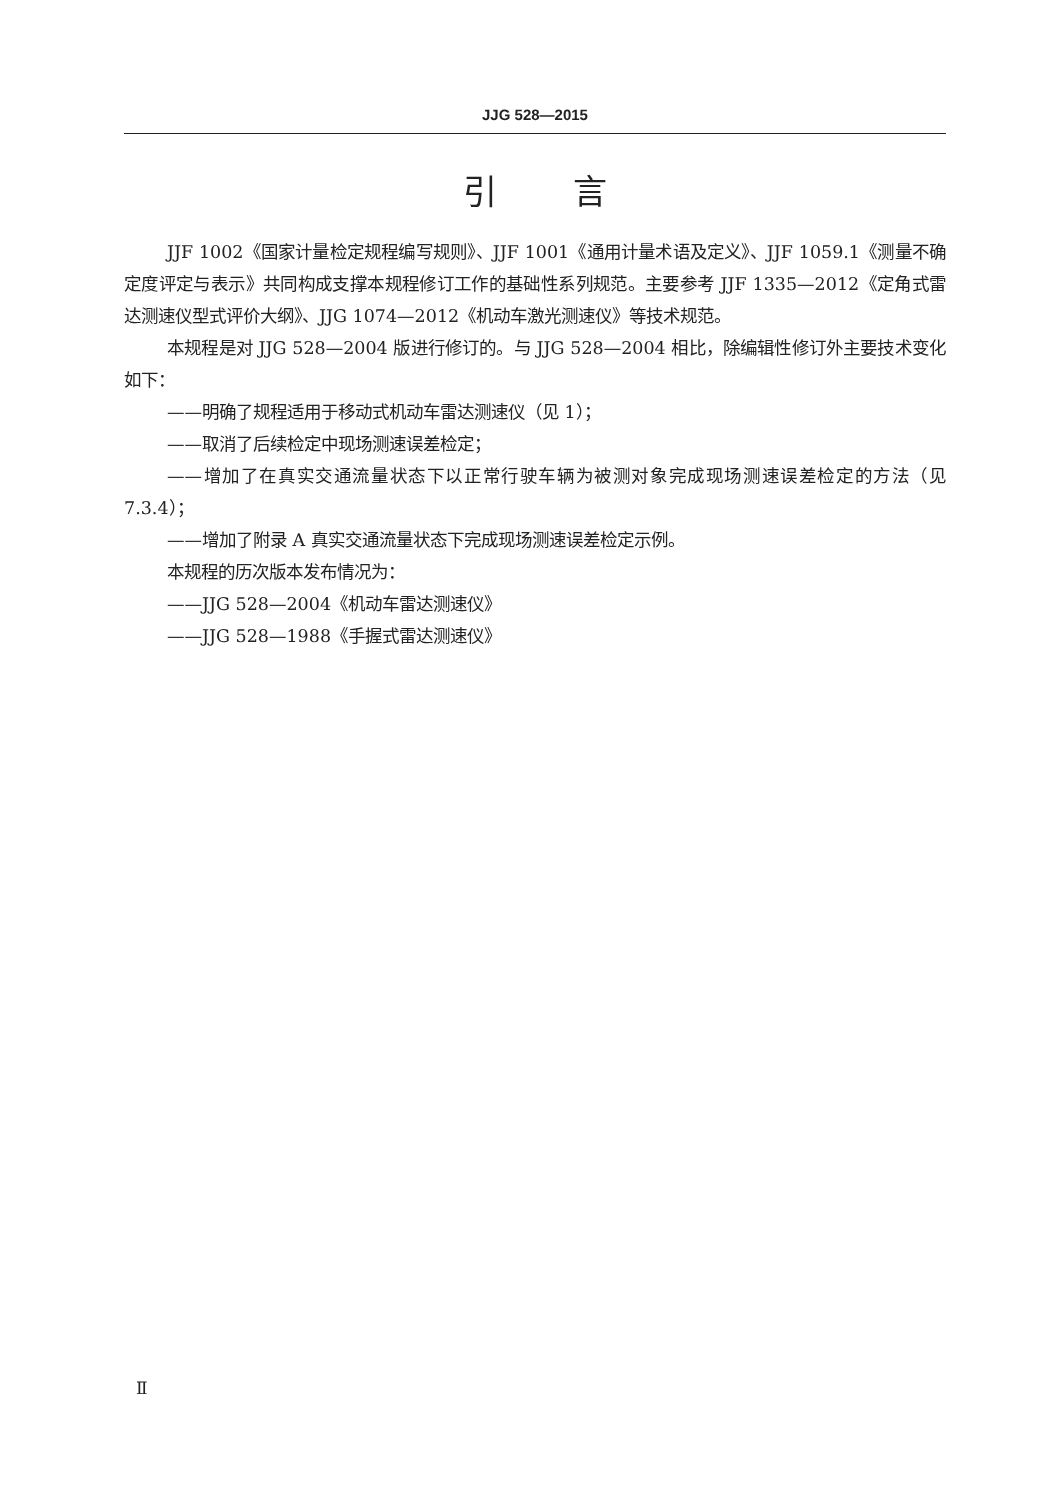JJG 528—2015
引 言
JJF 1002《国家计量检定规程编写规则》、JJF 1001《通用计量术语及定义》、JJF 1059.1《测量不确定度评定与表示》共同构成支撑本规程修订工作的基础性系列规范。主要参考 JJF 1335—2012《定角式雷达测速仪型式评价大纲》、JJG 1074—2012《机动车激光测速仪》等技术规范。
本规程是对 JJG 528—2004 版进行修订的。与 JJG 528—2004 相比，除编辑性修订外主要技术变化如下：
——明确了规程适用于移动式机动车雷达测速仪（见 1）；
——取消了后续检定中现场测速误差检定；
——增加了在真实交通流量状态下以正常行驶车辆为被测对象完成现场测速误差检定的方法（见 7.3.4）；
——增加了附录 A 真实交通流量状态下完成现场测速误差检定示例。
本规程的历次版本发布情况为：
——JJG 528—2004《机动车雷达测速仪》
——JJG 528—1988《手握式雷达测速仪》
Ⅱ